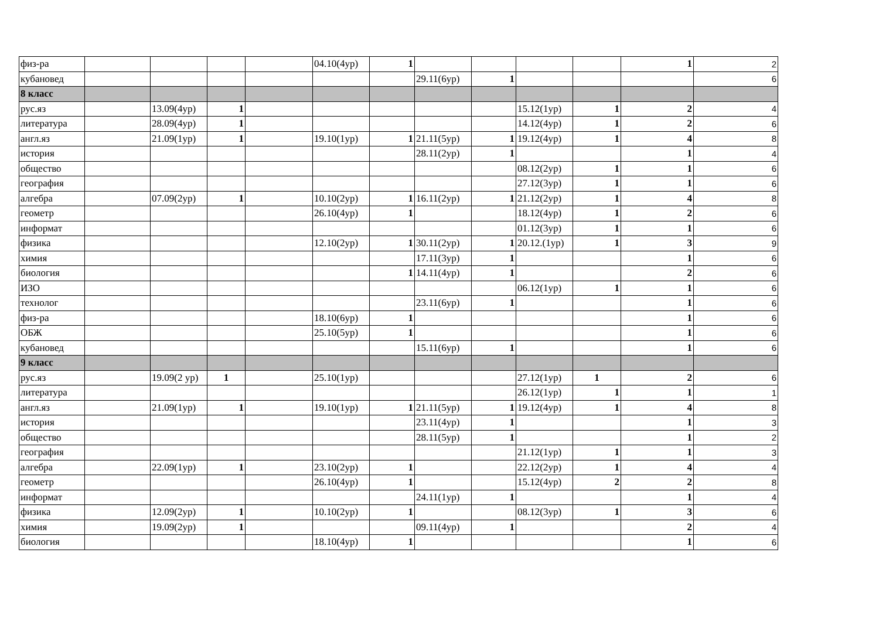| физ-ра | | | | | 04.10(4ур) | 1 | | | | | 1 | 2 |
| кубановед | | | | | | | 29.11(6ур) | 1 | | | | 6 |
| 8 класс | | | | | | | | | | | | |
| рус.яз | | 13.09(4ур) | 1 | | | | | | 15.12(1ур) | 1 | 2 | 4 |
| литература | | 28.09(4ур) | 1 | | | | | | 14.12(4ур) | 1 | 2 | 6 |
| англ.яз | | 21.09(1ур) | 1 | | 19.10(1ур) | 1 | 21.11(5ур) | 1 | 19.12(4ур) | 1 | 4 | 8 |
| история | | | | | | | 28.11(2ур) | 1 | | | 1 | 4 |
| общество | | | | | | | | | 08.12(2ур) | 1 | 1 | 6 |
| география | | | | | | | | | 27.12(3ур) | 1 | 1 | 6 |
| алгебра | | 07.09(2ур) | 1 | | 10.10(2ур) | 1 | 16.11(2ур) | 1 | 21.12(2ур) | 1 | 4 | 8 |
| геометр | | | | | 26.10(4ур) | 1 | | | 18.12(4ур) | 1 | 2 | 6 |
| информат | | | | | | | | | 01.12(3ур) | 1 | 1 | 6 |
| физика | | | | | 12.10(2ур) | 1 | 30.11(2ур) | 1 | 20.12.(1ур) | 1 | 3 | 9 |
| химия | | | | | | | 17.11(3ур) | 1 | | | 1 | 6 |
| биология | | | | | | 1 | 14.11(4ур) | 1 | | | 2 | 6 |
| ИЗО | | | | | | | | | 06.12(1ур) | 1 | 1 | 6 |
| технолог | | | | | | | 23.11(6ур) | 1 | | | 1 | 6 |
| физ-ра | | | | | 18.10(6ур) | 1 | | | | | 1 | 6 |
| ОБЖ | | | | | 25.10(5ур) | 1 | | | | | 1 | 6 |
| кубановед | | | | | | | 15.11(6ур) | 1 | | | 1 | 6 |
| 9 класс | | | | | | | | | | | | |
| рус.яз | | 19.09(2 ур) | 1 | | 25.10(1ур) | | | | 27.12(1ур) | 1 | 2 | 6 |
| литература | | | | | | | | | 26.12(1ур) | 1 | 1 | 1 |
| англ.яз | | 21.09(1ур) | 1 | | 19.10(1ур) | 1 | 21.11(5ур) | 1 | 19.12(4ур) | 1 | 4 | 8 |
| история | | | | | | | 23.11(4ур) | 1 | | | 1 | 3 |
| общество | | | | | | | 28.11(5ур) | 1 | | | 1 | 2 |
| география | | | | | | | | | 21.12(1ур) | 1 | 1 | 3 |
| алгебра | | 22.09(1ур) | 1 | | 23.10(2ур) | 1 | | | 22.12(2ур) | 1 | 4 | 4 |
| геометр | | | | | 26.10(4ур) | 1 | | | 15.12(4ур) | 2 | 2 | 8 |
| информат | | | | | | | 24.11(1ур) | 1 | | | 1 | 4 |
| физика | | 12.09(2ур) | 1 | | 10.10(2ур) | 1 | | | 08.12(3ур) | 1 | 3 | 6 |
| химия | | 19.09(2ур) | 1 | | | | 09.11(4ур) | 1 | | | 2 | 4 |
| биология | | | | | 18.10(4ур) | 1 | | | | | 1 | 6 |